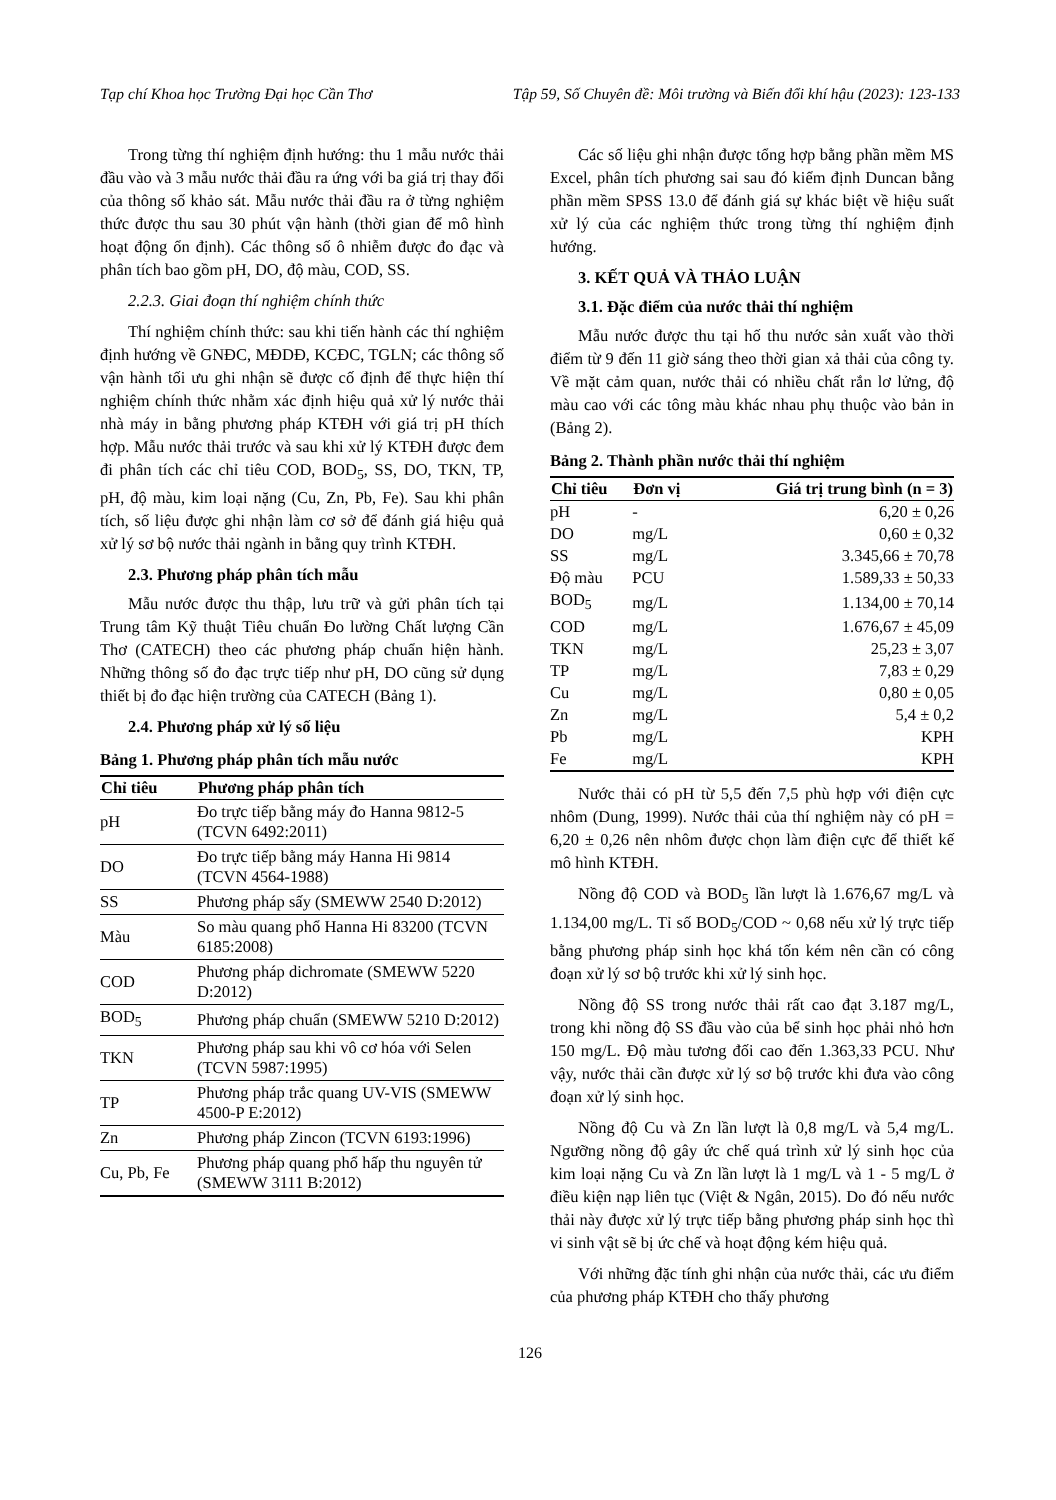Tạp chí Khoa học Trường Đại học Cần Thơ Tập 59, Số Chuyên đề: Môi trường và Biến đổi khí hậu (2023): 123-133
Trong từng thí nghiệm định hướng: thu 1 mẫu nước thải đầu vào và 3 mẫu nước thải đầu ra ứng với ba giá trị thay đổi của thông số khảo sát. Mẫu nước thải đầu ra ở từng nghiệm thức được thu sau 30 phút vận hành (thời gian để mô hình hoạt động ổn định). Các thông số ô nhiễm được đo đạc và phân tích bao gồm pH, DO, độ màu, COD, SS.
2.2.3. Giai đoạn thí nghiệm chính thức
Thí nghiệm chính thức: sau khi tiến hành các thí nghiệm định hướng về GNĐC, MĐDĐ, KCĐC, TGLN; các thông số vận hành tối ưu ghi nhận sẽ được cố định để thực hiện thí nghiệm chính thức nhằm xác định hiệu quả xử lý nước thải nhà máy in bằng phương pháp KTĐH với giá trị pH thích hợp. Mẫu nước thải trước và sau khi xử lý KTĐH được đem đi phân tích các chỉ tiêu COD, BOD<sub>5</sub>, SS, DO, TKN, TP, pH, độ màu, kim loại nặng (Cu, Zn, Pb, Fe). Sau khi phân tích, số liệu được ghi nhận làm cơ sở để đánh giá hiệu quả xử lý sơ bộ nước thải ngành in bằng quy trình KTĐH.
2.3. Phương pháp phân tích mẫu
Mẫu nước được thu thập, lưu trữ và gửi phân tích tại Trung tâm Kỹ thuật Tiêu chuẩn Đo lường Chất lượng Cần Thơ (CATECH) theo các phương pháp chuẩn hiện hành. Những thông số đo đạc trực tiếp như pH, DO cũng sử dụng thiết bị đo đạc hiện trường của CATECH (Bảng 1).
2.4. Phương pháp xử lý số liệu
Bảng 1. Phương pháp phân tích mẫu nước
| Chỉ tiêu | Phương pháp phân tích |
| --- | --- |
| pH | Đo trực tiếp bằng máy đo Hanna 9812-5 (TCVN 6492:2011) |
| DO | Đo trực tiếp bằng máy Hanna Hi 9814 (TCVN 4564-1988) |
| SS | Phương pháp sấy (SMEWW 2540 D:2012) |
| Màu | So màu quang phổ Hanna Hi 83200 (TCVN 6185:2008) |
| COD | Phương pháp dichromate (SMEWW 5220 D:2012) |
| BOD<sub>5</sub> | Phương pháp chuẩn (SMEWW 5210 D:2012) |
| TKN | Phương pháp sau khi vô cơ hóa với Selen (TCVN 5987:1995) |
| TP | Phương pháp trắc quang UV-VIS (SMEWW 4500-P E:2012) |
| Zn | Phương pháp Zincon (TCVN 6193:1996) |
| Cu, Pb, Fe | Phương pháp quang phổ hấp thu nguyên tử (SMEWW 3111 B:2012) |
Các số liệu ghi nhận được tổng hợp bằng phần mềm MS Excel, phân tích phương sai sau đó kiểm định Duncan bằng phần mềm SPSS 13.0 để đánh giá sự khác biệt về hiệu suất xử lý của các nghiệm thức trong từng thí nghiệm định hướng.
3. KẾT QUẢ VÀ THẢO LUẬN
3.1. Đặc điểm của nước thải thí nghiệm
Mẫu nước được thu tại hố thu nước sản xuất vào thời điểm từ 9 đến 11 giờ sáng theo thời gian xả thải của công ty. Về mặt cảm quan, nước thải có nhiều chất rắn lơ lửng, độ màu cao với các tông màu khác nhau phụ thuộc vào bản in (Bảng 2).
Bảng 2. Thành phần nước thải thí nghiệm
| Chỉ tiêu | Đơn vị | Giá trị trung bình (n = 3) |
| --- | --- | --- |
| pH | - | 6,20 ± 0,26 |
| DO | mg/L | 0,60 ± 0,32 |
| SS | mg/L | 3.345,66 ± 70,78 |
| Độ màu | PCU | 1.589,33 ± 50,33 |
| BOD<sub>5</sub> | mg/L | 1.134,00 ± 70,14 |
| COD | mg/L | 1.676,67 ± 45,09 |
| TKN | mg/L | 25,23 ± 3,07 |
| TP | mg/L | 7,83 ± 0,29 |
| Cu | mg/L | 0,80 ± 0,05 |
| Zn | mg/L | 5,4 ± 0,2 |
| Pb | mg/L | KPH |
| Fe | mg/L | KPH |
Nước thải có pH từ 5,5 đến 7,5 phù hợp với điện cực nhôm (Dung, 1999). Nước thải của thí nghiệm này có pH = 6,20 ± 0,26 nên nhôm được chọn làm điện cực để thiết kế mô hình KTĐH.
Nồng độ COD và BOD<sub>5</sub> lần lượt là 1.676,67 mg/L và 1.134,00 mg/L. Tỉ số BOD<sub>5</sub>/COD ~ 0,68 nếu xử lý trực tiếp bằng phương pháp sinh học khá tốn kém nên cần có công đoạn xử lý sơ bộ trước khi xử lý sinh học.
Nồng độ SS trong nước thải rất cao đạt 3.187 mg/L, trong khi nồng độ SS đầu vào của bể sinh học phải nhỏ hơn 150 mg/L. Độ màu tương đối cao đến 1.363,33 PCU. Như vậy, nước thải cần được xử lý sơ bộ trước khi đưa vào công đoạn xử lý sinh học.
Nồng độ Cu và Zn lần lượt là 0,8 mg/L và 5,4 mg/L. Ngưỡng nồng độ gây ức chế quá trình xử lý sinh học của kim loại nặng Cu và Zn lần lượt là 1 mg/L và 1 - 5 mg/L ở điều kiện nạp liên tục (Việt & Ngân, 2015). Do đó nếu nước thải này được xử lý trực tiếp bằng phương pháp sinh học thì vi sinh vật sẽ bị ức chế và hoạt động kém hiệu quả.
Với những đặc tính ghi nhận của nước thải, các ưu điểm của phương pháp KTĐH cho thấy phương
126